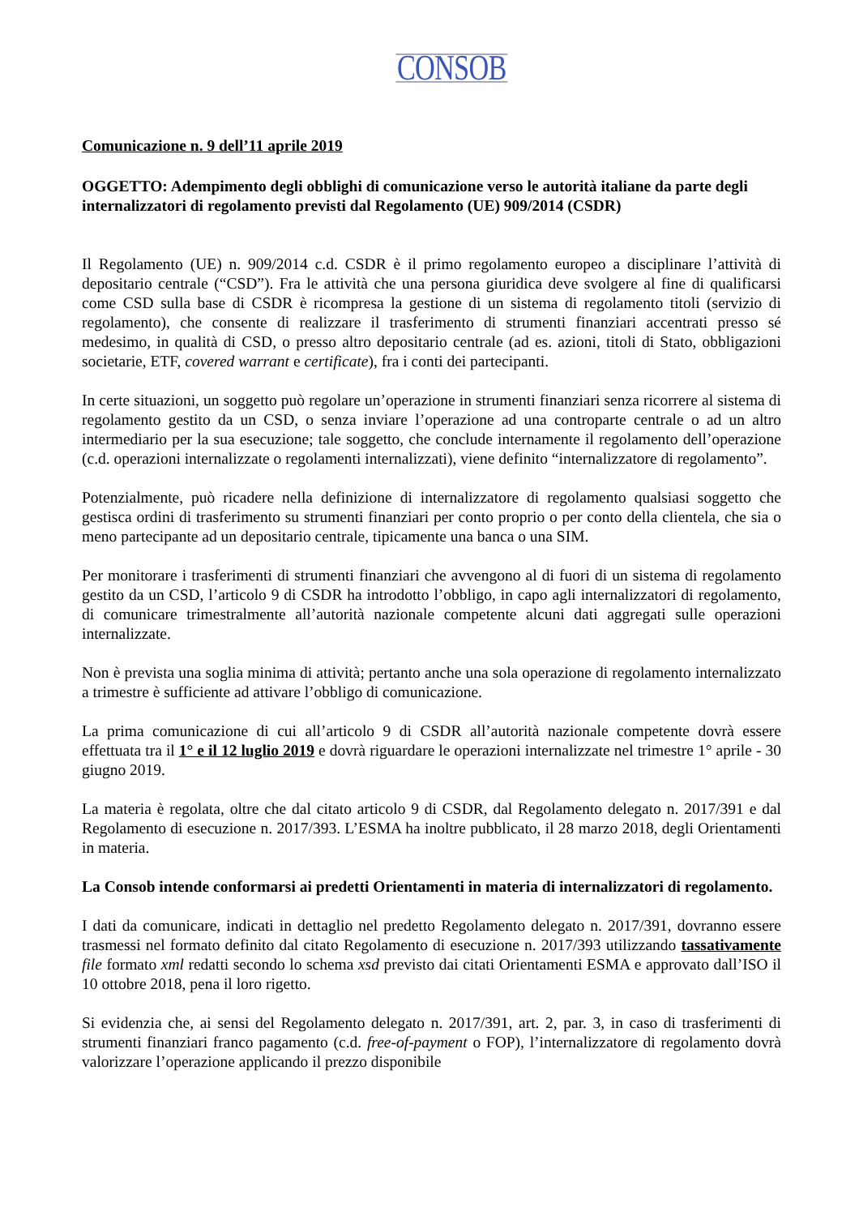CONSOB
Comunicazione n. 9 dell’11 aprile 2019
OGGETTO: Adempimento degli obblighi di comunicazione verso le autorità italiane da parte degli internalizzatori di regolamento previsti dal Regolamento (UE) 909/2014 (CSDR)
Il Regolamento (UE) n. 909/2014 c.d. CSDR è il primo regolamento europeo a disciplinare l’attività di depositario centrale (“CSD”). Fra le attività che una persona giuridica deve svolgere al fine di qualificarsi come CSD sulla base di CSDR è ricompresa la gestione di un sistema di regolamento titoli (servizio di regolamento), che consente di realizzare il trasferimento di strumenti finanziari accentrati presso sé medesimo, in qualità di CSD, o presso altro depositario centrale (ad es. azioni, titoli di Stato, obbligazioni societarie, ETF, covered warrant e certificate), fra i conti dei partecipanti.
In certe situazioni, un soggetto può regolare un’operazione in strumenti finanziari senza ricorrere al sistema di regolamento gestito da un CSD, o senza inviare l’operazione ad una controparte centrale o ad un altro intermediario per la sua esecuzione; tale soggetto, che conclude internamente il regolamento dell’operazione (c.d. operazioni internalizzate o regolamenti internalizzati), viene definito “internalizzatore di regolamento”.
Potenzialmente, può ricadere nella definizione di internalizzatore di regolamento qualsiasi soggetto che gestisca ordini di trasferimento su strumenti finanziari per conto proprio o per conto della clientela, che sia o meno partecipante ad un depositario centrale, tipicamente una banca o una SIM.
Per monitorare i trasferimenti di strumenti finanziari che avvengono al di fuori di un sistema di regolamento gestito da un CSD, l’articolo 9 di CSDR ha introdotto l’obbligo, in capo agli internalizzatori di regolamento, di comunicare trimestralmente all’autorità nazionale competente alcuni dati aggregati sulle operazioni internalizzate.
Non è prevista una soglia minima di attività; pertanto anche una sola operazione di regolamento internalizzato a trimestre è sufficiente ad attivare l’obbligo di comunicazione.
La prima comunicazione di cui all’articolo 9 di CSDR all’autorità nazionale competente dovrà essere effettuata tra il 1° e il 12 luglio 2019 e dovrà riguardare le operazioni internalizzate nel trimestre 1° aprile - 30 giugno 2019.
La materia è regolata, oltre che dal citato articolo 9 di CSDR, dal Regolamento delegato n. 2017/391 e dal Regolamento di esecuzione n. 2017/393. L’ESMA ha inoltre pubblicato, il 28 marzo 2018, degli Orientamenti in materia.
La Consob intende conformarsi ai predetti Orientamenti in materia di internalizzatori di regolamento.
I dati da comunicare, indicati in dettaglio nel predetto Regolamento delegato n. 2017/391, dovranno essere trasmessi nel formato definito dal citato Regolamento di esecuzione n. 2017/393 utilizzando tassativamente file formato xml redatti secondo lo schema xsd previsto dai citati Orientamenti ESMA e approvato dall’ISO il 10 ottobre 2018, pena il loro rigetto.
Si evidenzia che, ai sensi del Regolamento delegato n. 2017/391, art. 2, par. 3, in caso di trasferimenti di strumenti finanziari franco pagamento (c.d. free-of-payment o FOP), l’internalizzatore di regolamento dovrà valorizzare l’operazione applicando il prezzo disponibile